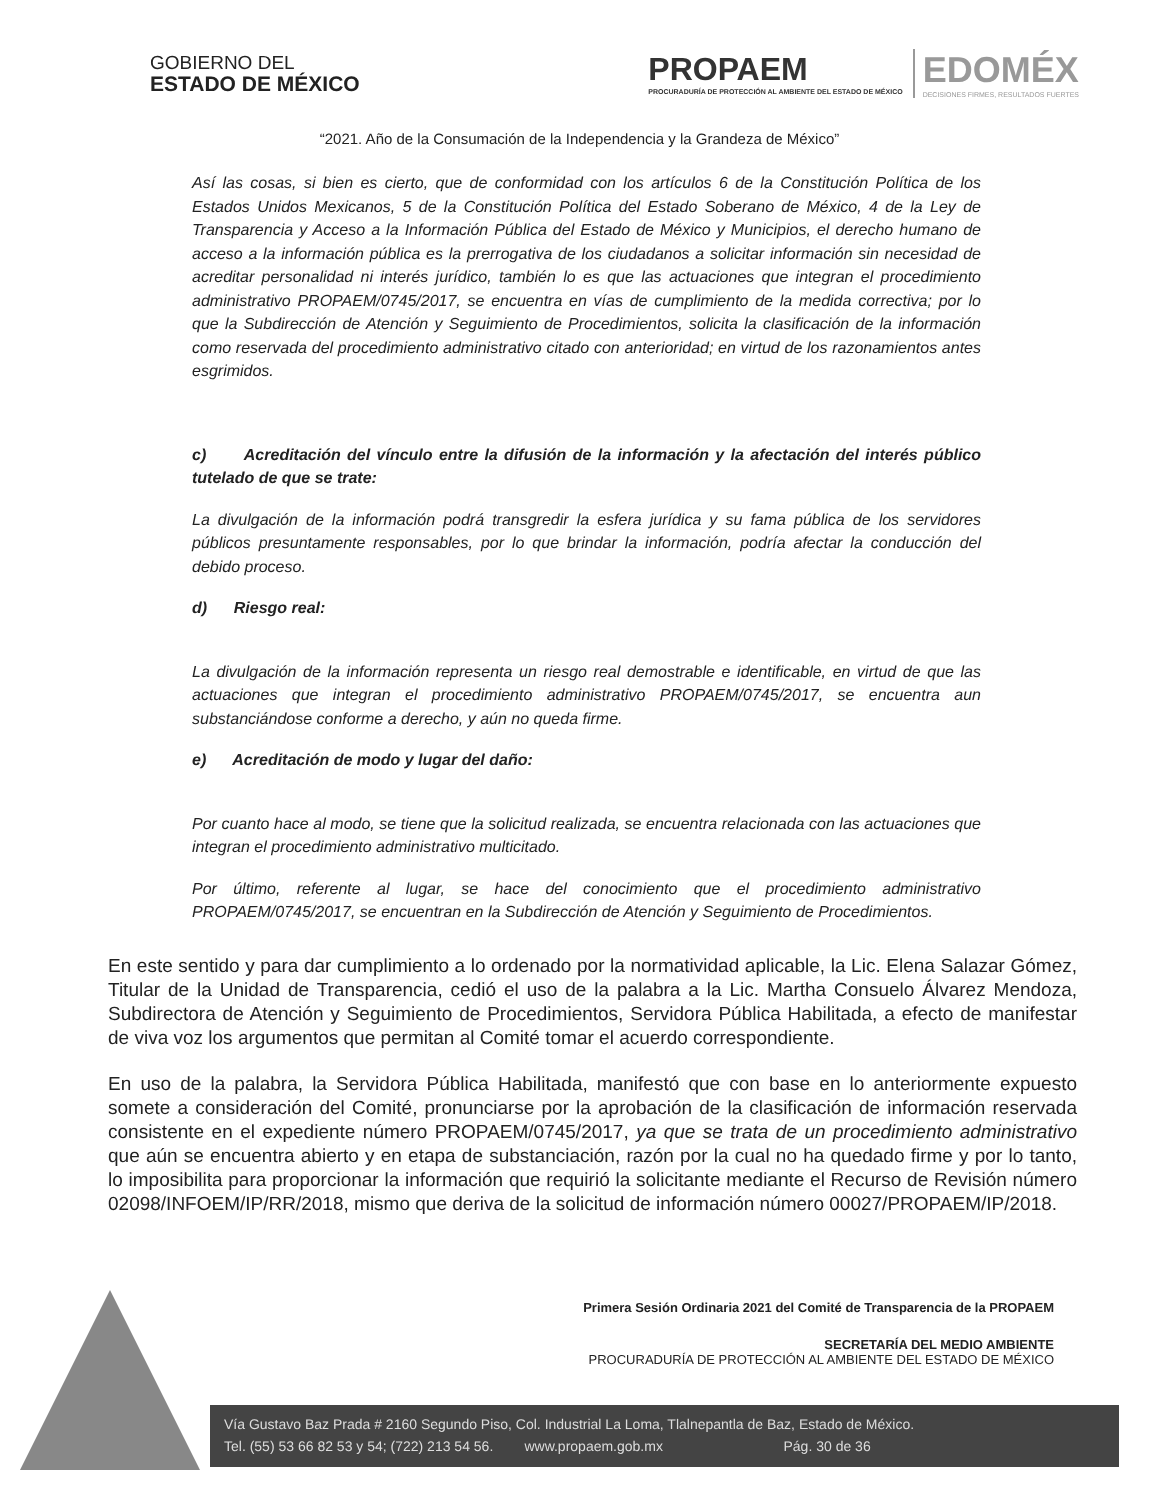GOBIERNO DEL
ESTADO DE MÉXICO
PROPAEM
PROCURADURÍA DE PROTECCIÓN AL AMBIENTE DEL ESTADO DE MÉXICO
EDOMÉX
DECISIONES FIRMES, RESULTADOS FUERTES
“2021. Año de la Consumación de la Independencia y la Grandeza de México”
Así las cosas, si bien es cierto, que de conformidad con los artículos 6 de la Constitución Política de los Estados Unidos Mexicanos, 5 de la Constitución Política del Estado Soberano de México, 4 de la Ley de Transparencia y Acceso a la Información Pública del Estado de México y Municipios, el derecho humano de acceso a la información pública es la prerrogativa de los ciudadanos a solicitar información sin necesidad de acreditar personalidad ni interés jurídico, también lo es que las actuaciones que integran el procedimiento administrativo PROPAEM/0745/2017, se encuentra en vías de cumplimiento de la medida correctiva; por lo que la Subdirección de Atención y Seguimiento de Procedimientos, solicita la clasificación de la información como reservada del procedimiento administrativo citado con anterioridad; en virtud de los razonamientos antes esgrimidos.
c) Acreditación del vínculo entre la difusión de la información y la afectación del interés público tutelado de que se trate:
La divulgación de la información podrá transgredir la esfera jurídica y su fama pública de los servidores públicos presuntamente responsables, por lo que brindar la información, podría afectar la conducción del debido proceso.
d) Riesgo real:
La divulgación de la información representa un riesgo real demostrable e identificable, en virtud de que las actuaciones que integran el procedimiento administrativo PROPAEM/0745/2017, se encuentra aun substanciándose conforme a derecho, y aún no queda firme.
e) Acreditación de modo y lugar del daño:
Por cuanto hace al modo, se tiene que la solicitud realizada, se encuentra relacionada con las actuaciones que integran el procedimiento administrativo multicitado.
Por último, referente al lugar, se hace del conocimiento que el procedimiento administrativo PROPAEM/0745/2017, se encuentran en la Subdirección de Atención y Seguimiento de Procedimientos.
En este sentido y para dar cumplimiento a lo ordenado por la normatividad aplicable, la Lic. Elena Salazar Gómez, Titular de la Unidad de Transparencia, cedió el uso de la palabra a la Lic. Martha Consuelo Álvarez Mendoza, Subdirectora de Atención y Seguimiento de Procedimientos, Servidora Pública Habilitada, a efecto de manifestar de viva voz los argumentos que permitan al Comité tomar el acuerdo correspondiente.
En uso de la palabra, la Servidora Pública Habilitada, manifestó que con base en lo anteriormente expuesto somete a consideración del Comité, pronunciarse por la aprobación de la clasificación de información reservada consistente en el expediente número PROPAEM/0745/2017, ya que se trata de un procedimiento administrativo que aún se encuentra abierto y en etapa de substanciación, razón por la cual no ha quedado firme y por lo tanto, lo imposibilita para proporcionar la información que requirió la solicitante mediante el Recurso de Revisión número 02098/INFOEM/IP/RR/2018, mismo que deriva de la solicitud de información número 00027/PROPAEM/IP/2018.
Primera Sesión Ordinaria 2021 del Comité de Transparencia de la PROPAEM
SECRETARÍA DEL MEDIO AMBIENTE
PROCURADURÍA DE PROTECCIÓN AL AMBIENTE DEL ESTADO DE MÉXICO
Vía Gustavo Baz Prada # 2160 Segundo Piso, Col. Industrial La Loma, Tlalnepantla de Baz, Estado de México.
Tel. (55) 53 66 82 53 y 54; (722) 213 54 56. www.propaem.gob.mx Pág. 30 de 36